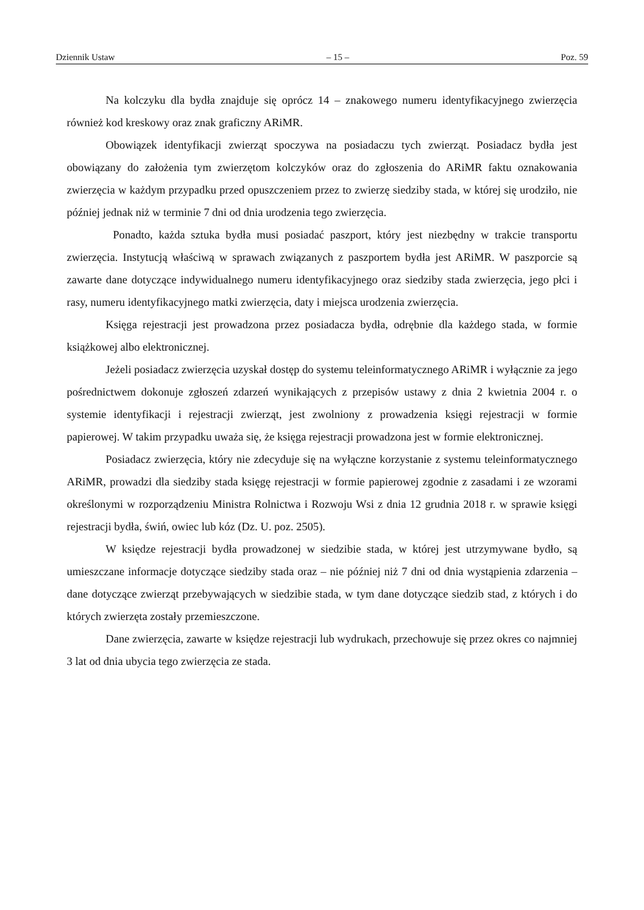Dziennik Ustaw – 15 – Poz. 59
Na kolczyku dla bydła znajduje się oprócz 14 – znakowego numeru identyfikacyjnego zwierzęcia również kod kreskowy oraz znak graficzny ARiMR.
Obowiązek identyfikacji zwierząt spoczywa na posiadaczu tych zwierząt. Posiadacz bydła jest obowiązany do założenia tym zwierzętom kolczyków oraz do zgłoszenia do ARiMR faktu oznakowania zwierzęcia w każdym przypadku przed opuszczeniem przez to zwierzę siedziby stada, w której się urodziło, nie później jednak niż w terminie 7 dni od dnia urodzenia tego zwierzęcia.
Ponadto, każda sztuka bydła musi posiadać paszport, który jest niezbędny w trakcie transportu zwierzęcia. Instytucją właściwą w sprawach związanych z paszportem bydła jest ARiMR. W paszporcie są zawarte dane dotyczące indywidualnego numeru identyfikacyjnego oraz siedziby stada zwierzęcia, jego płci i rasy, numeru identyfikacyjnego matki zwierzęcia, daty i miejsca urodzenia zwierzęcia.
Księga rejestracji jest prowadzona przez posiadacza bydła, odrębnie dla każdego stada, w formie książkowej albo elektronicznej.
Jeżeli posiadacz zwierzęcia uzyskał dostęp do systemu teleinformatycznego ARiMR i wyłącznie za jego pośrednictwem dokonuje zgłoszeń zdarzeń wynikających z przepisów ustawy z dnia 2 kwietnia 2004 r. o systemie identyfikacji i rejestracji zwierząt, jest zwolniony z prowadzenia księgi rejestracji w formie papierowej. W takim przypadku uważa się, że księga rejestracji prowadzona jest w formie elektronicznej.
Posiadacz zwierzęcia, który nie zdecyduje się na wyłączne korzystanie z systemu teleinformatycznego ARiMR, prowadzi dla siedziby stada księgę rejestracji w formie papierowej zgodnie z zasadami i ze wzorami określonymi w rozporządzeniu Ministra Rolnictwa i Rozwoju Wsi z dnia 12 grudnia 2018 r. w sprawie księgi rejestracji bydła, świń, owiec lub kóz (Dz. U. poz. 2505).
W księdze rejestracji bydła prowadzonej w siedzibie stada, w której jest utrzymywane bydło, są umieszczane informacje dotyczące siedziby stada oraz – nie później niż 7 dni od dnia wystąpienia zdarzenia – dane dotyczące zwierząt przebywających w siedzibie stada, w tym dane dotyczące siedzib stad, z których i do których zwierzęta zostały przemieszczone.
Dane zwierzęcia, zawarte w księdze rejestracji lub wydrukach, przechowuje się przez okres co najmniej 3 lat od dnia ubycia tego zwierzęcia ze stada.